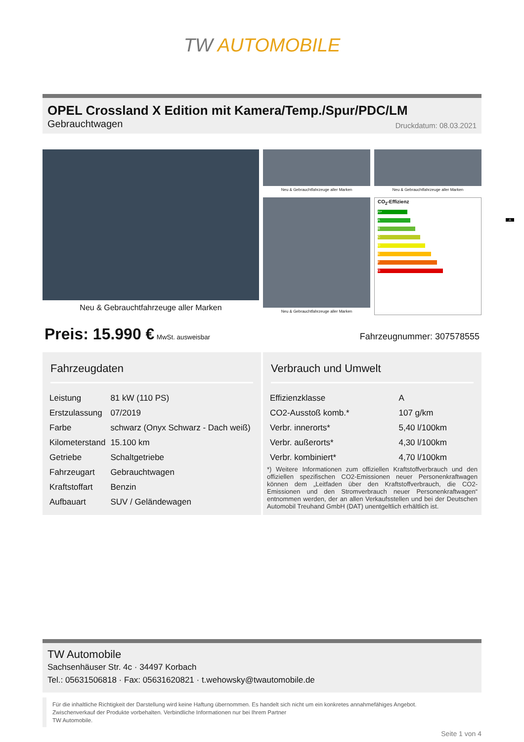TW AUTOMOBILE
OPEL Crossland X Edition mit Kamera/Temp./Spur/PDC/LM
Gebrauchtwagen Druckdatum: 08.03.2021
Neu & Gebrauchtfahrzeuge aller Marken
Neu & Gebrauchtfahrzeuge aller Marken
Neu & Gebrauchtfahrzeuge aller Marken
Neu & Gebrauchtfahrzeuge aller Marken
CO<sub>2</sub>-Effizienz
A+
A A
B
C
D
E
F
G
Preis: 15.990 € MwSt. ausweisbar Fahrzeugnummer: 307578555
Fahrzeugdaten
| Leistung | 81 kW (110 PS) |
| Erstzulassung | 07/2019 |
| Farbe | schwarz (Onyx Schwarz - Dach weiß) |
| Kilometerstand | 15.100 km |
| Getriebe | Schaltgetriebe |
| Fahrzeugart | Gebrauchtwagen |
| Kraftstoffart | Benzin |
| Aufbauart | SUV / Geländewagen |
Verbrauch und Umwelt
| Effizienzklasse | A |
| CO2-Ausstoß komb.* | 107 g/km |
| Verbr. innerorts* | 5,40 l/100km |
| Verbr. außerorts* | 4,30 l/100km |
| Verbr. kombiniert* | 4,70 l/100km |
*) Weitere Informationen zum offiziellen Kraftstoffverbrauch und den offiziellen spezifischen CO2-Emissionen neuer Personenkraftwagen können dem „Leitfaden über den Kraftstoffverbrauch, die CO2-Emissionen und den Stromverbrauch neuer Personenkraftwagen“ entnommen werden, der an allen Verkaufsstellen und bei der Deutschen Automobil Treuhand GmbH (DAT) unentgeltlich erhältlich ist.
TW Automobile
Sachsenhäuser Str. 4c · 34497 Korbach
Tel.: 05631506818 · Fax: 05631620821 · t.wehowsky@twautomobile.de
Für die inhaltliche Richtigkeit der Darstellung wird keine Haftung übernommen. Es handelt sich nicht um ein konkretes annahmefähiges Angebot.
Zwischenverkauf der Produkte vorbehalten. Verbindliche Informationen nur bei Ihrem Partner
TW Automobile.
Seite 1 von 4